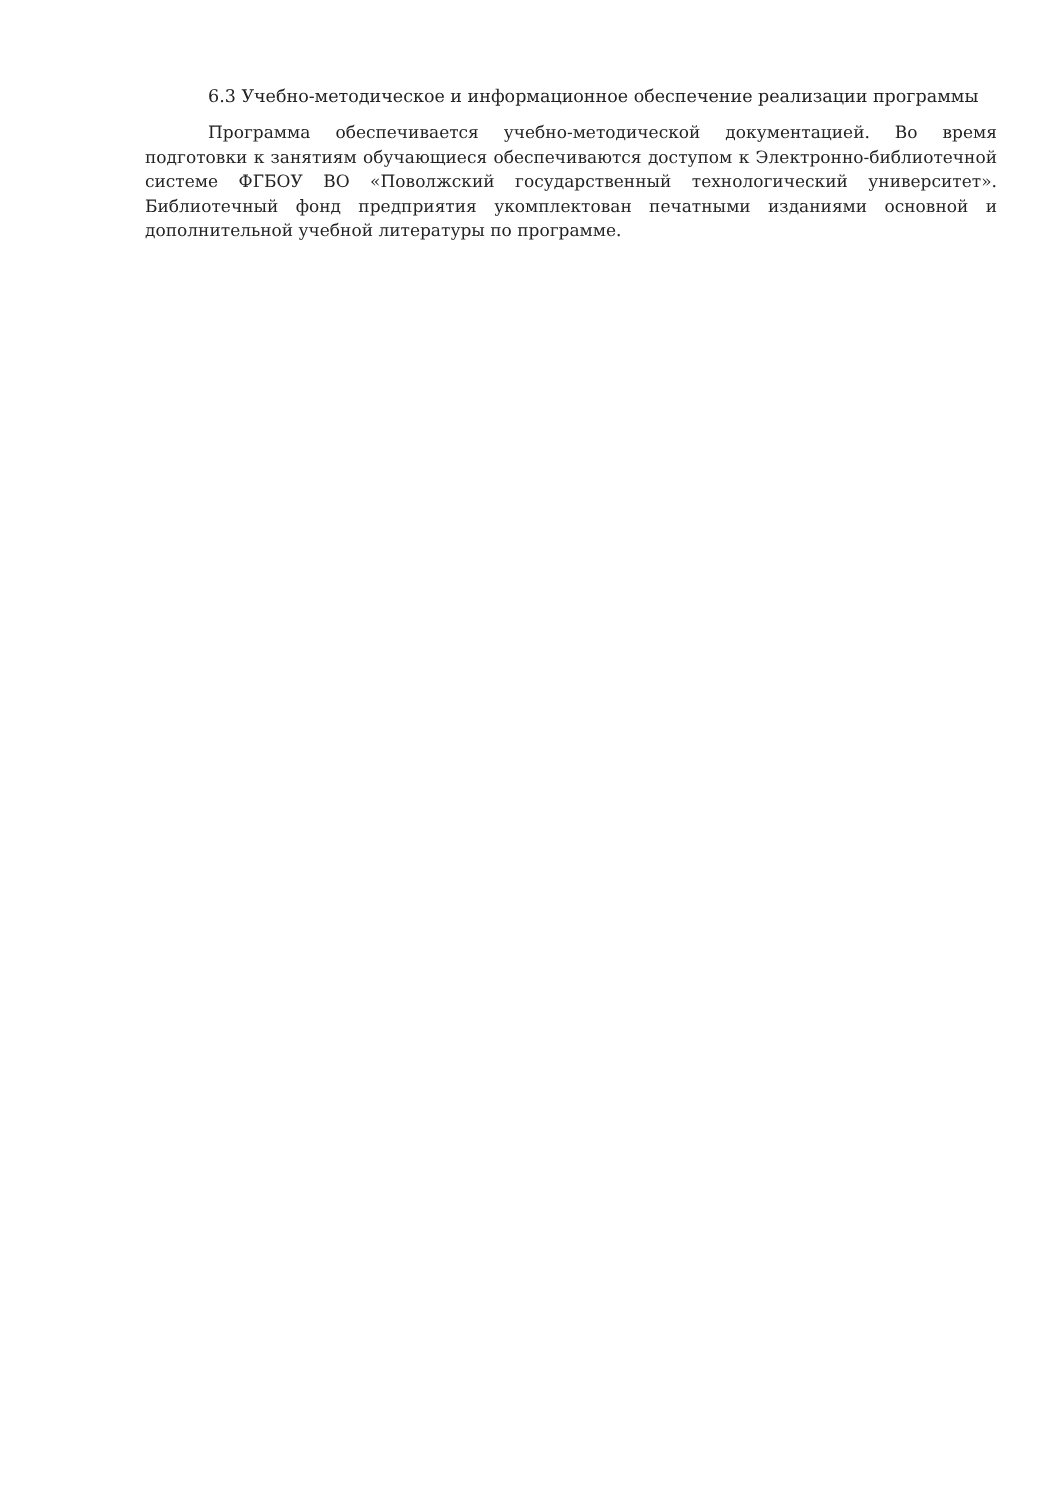6.3 Учебно-методическое и информационное обеспечение реализации программы
Программа обеспечивается учебно-методической документацией. Во время подготовки к занятиям обучающиеся обеспечиваются доступом к Электронно-библиотечной системе ФГБОУ ВО «Поволжский государственный технологический университет». Библиотечный фонд предприятия укомплектован печатными изданиями основной и дополнительной учебной литературы по программе.